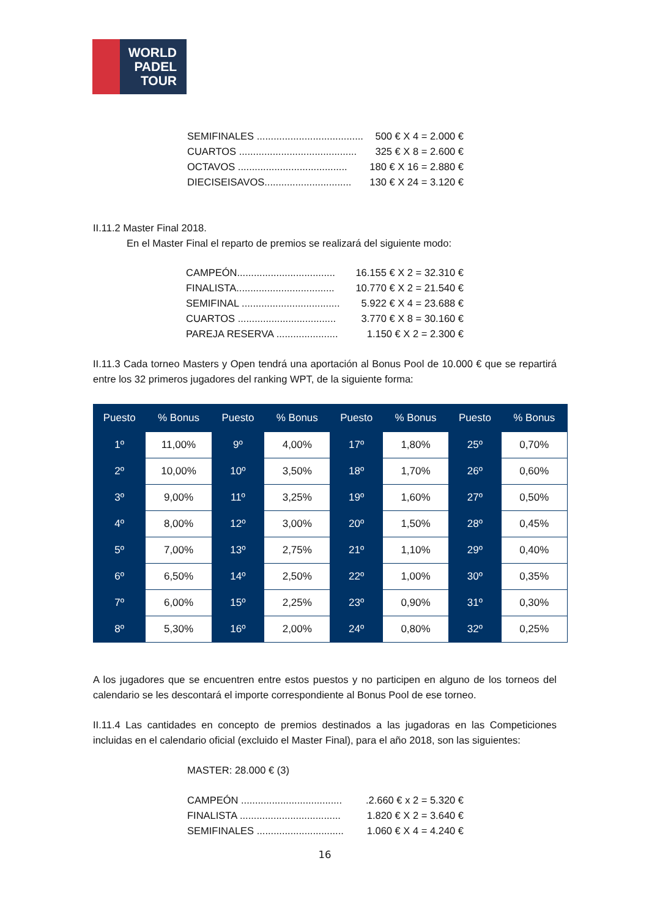WORLD
PADEL
TOUR
SEMIFINALES ...................................... 500 € X 4 = 2.000 €
CUARTOS .......................................... 325 € X 8 = 2.600 €
OCTAVOS ....................................... 180 € X 16 = 2.880 €
DIECISEISAVOS............................... 130 € X 24 = 3.120 €
II.11.2 Master Final 2018.
En el Master Final el reparto de premios se realizará del siguiente modo:
CAMPEÓN................................... 16.155 € X 2 = 32.310 €
FINALISTA................................... 10.770 € X 2 = 21.540 €
SEMIFINAL ................................... 5.922 € X 4 = 23.688 €
CUARTOS ................................... 3.770 € X 8 = 30.160 €
PAREJA RESERVA ...................... 1.150 € X 2 = 2.300 €
II.11.3 Cada torneo Masters y Open tendrá una aportación al Bonus Pool de 10.000 € que se repartirá entre los 32 primeros jugadores del ranking WPT, de la siguiente forma:
| Puesto | % Bonus | Puesto | % Bonus | Puesto | % Bonus | Puesto | % Bonus |
| --- | --- | --- | --- | --- | --- | --- | --- |
| 1º | 11,00% | 9º | 4,00% | 17º | 1,80% | 25º | 0,70% |
| 2º | 10,00% | 10º | 3,50% | 18º | 1,70% | 26º | 0,60% |
| 3º | 9,00% | 11º | 3,25% | 19º | 1,60% | 27º | 0,50% |
| 4º | 8,00% | 12º | 3,00% | 20º | 1,50% | 28º | 0,45% |
| 5º | 7,00% | 13º | 2,75% | 21º | 1,10% | 29º | 0,40% |
| 6º | 6,50% | 14º | 2,50% | 22º | 1,00% | 30º | 0,35% |
| 7º | 6,00% | 15º | 2,25% | 23º | 0,90% | 31º | 0,30% |
| 8º | 5,30% | 16º | 2,00% | 24º | 0,80% | 32º | 0,25% |
A los jugadores que se encuentren entre estos puestos y no participen en alguno de los torneos del calendario se les descontará el importe correspondiente al Bonus Pool de ese torneo.
II.11.4 Las cantidades en concepto de premios destinados a las jugadoras en las Competiciones incluidas en el calendario oficial (excluido el Master Final), para el año 2018, son las siguientes:
MASTER: 28.000 € (3)
CAMPEÓN .....................................2.660 € x 2 = 5.320 €
FINALISTA .................................... 1.820 € X 2 = 3.640 €
SEMIFINALES ............................... 1.060 € X 4 = 4.240 €
16